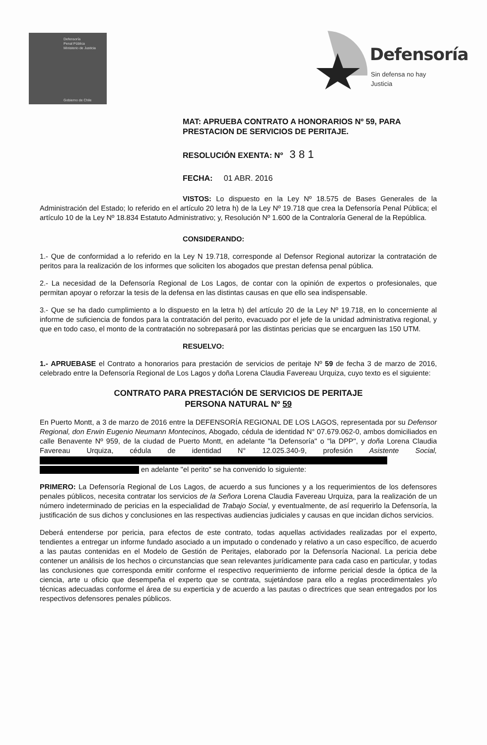Defensoría
Penal Pública
Ministerio de Justicia
Gobierno de Chile
Defensoría
Sin defensa no hay Justicia
MAT: APRUEBA CONTRATO A HONORARIOS Nº 59, PARA PRESTACION DE SERVICIOS DE PERITAJE.
RESOLUCIÓN EXENTA: Nº 3 8 1
FECHA: 01 ABR. 2016
VISTOS: Lo dispuesto en la Ley Nº 18.575 de Bases Generales de la Administración del Estado; lo referido en el artículo 20 letra h) de la Ley Nº 19.718 que crea la Defensoría Penal Pública; el artículo 10 de la Ley Nº 18.834 Estatuto Administrativo; y, Resolución Nº 1.600 de la Contraloría General de la República.
CONSIDERANDO:
1.- Que de conformidad a lo referido en la Ley N 19.718, corresponde al Defensor Regional autorizar la contratación de peritos para la realización de los informes que soliciten los abogados que prestan defensa penal pública.
2.- La necesidad de la Defensoría Regional de Los Lagos, de contar con la opinión de expertos o profesionales, que permitan apoyar o reforzar la tesis de la defensa en las distintas causas en que ello sea indispensable.
3.- Que se ha dado cumplimiento a lo dispuesto en la letra h) del artículo 20 de la Ley Nº 19.718, en lo concerniente al informe de suficiencia de fondos para la contratación del perito, evacuado por el jefe de la unidad administrativa regional, y que en todo caso, el monto de la contratación no sobrepasará por las distintas pericias que se encarguen las 150 UTM.
RESUELVO:
1.- APRUEBASE el Contrato a honorarios para prestación de servicios de peritaje Nº 59 de fecha 3 de marzo de 2016, celebrado entre la Defensoría Regional de Los Lagos y doña Lorena Claudia Favereau Urquiza, cuyo texto es el siguiente:
CONTRATO PARA PRESTACIÓN DE SERVICIOS DE PERITAJE
PERSONA NATURAL Nº 59
En Puerto Montt, a 3 de marzo de 2016 entre la DEFENSORÍA REGIONAL DE LOS LAGOS, representada por su Defensor Regional, don Erwin Eugenio Neumann Montecinos, Abogado, cédula de identidad N° 07.679.062-0, ambos domiciliados en calle Benavente Nº 959, de la ciudad de Puerto Montt, en adelante "la Defensoría" o "la DPP", y doña Lorena Claudia Favereau Urquiza, cédula de identidad N° 12.025.340-9, profesión Asistente Social,
en adelante "el perito" se ha convenido lo siguiente:
PRIMERO: La Defensoría Regional de Los Lagos, de acuerdo a sus funciones y a los requerimientos de los defensores penales públicos, necesita contratar los servicios de la Señora Lorena Claudia Favereau Urquiza, para la realización de un número indeterminado de pericias en la especialidad de Trabajo Social, y eventualmente, de así requerirlo la Defensoría, la justificación de sus dichos y conclusiones en las respectivas audiencias judiciales y causas en que incidan dichos servicios.
Deberá entenderse por pericia, para efectos de este contrato, todas aquellas actividades realizadas por el experto, tendientes a entregar un informe fundado asociado a un imputado o condenado y relativo a un caso específico, de acuerdo a las pautas contenidas en el Modelo de Gestión de Peritajes, elaborado por la Defensoría Nacional. La pericia debe contener un análisis de los hechos o circunstancias que sean relevantes jurídicamente para cada caso en particular, y todas las conclusiones que corresponda emitir conforme el respectivo requerimiento de informe pericial desde la óptica de la ciencia, arte u oficio que desempeña el experto que se contrata, sujetándose para ello a reglas procedimentales y/o técnicas adecuadas conforme el área de su experticia y de acuerdo a las pautas o directrices que sean entregados por los respectivos defensores penales públicos.